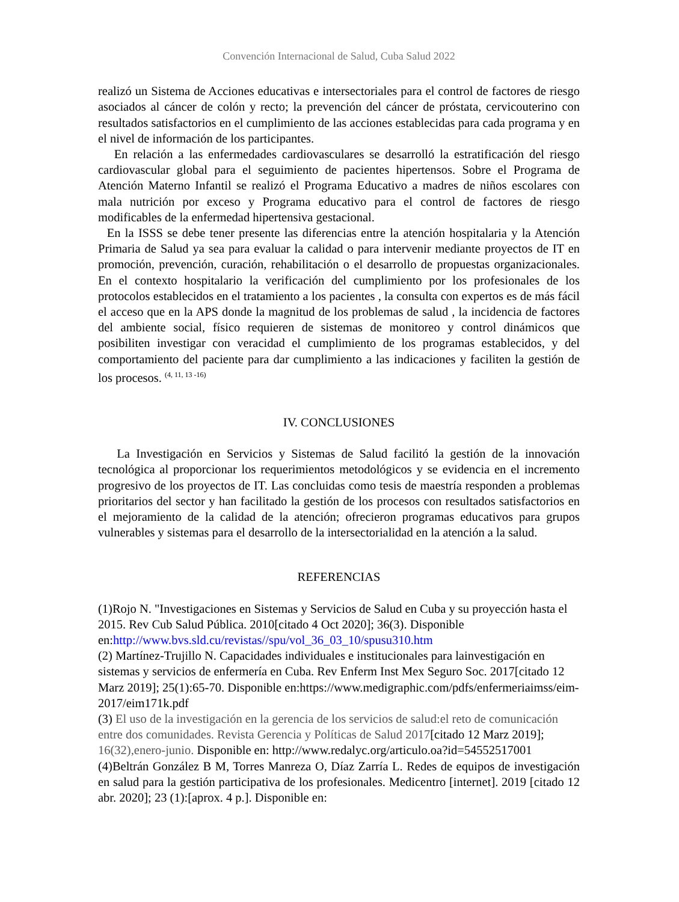Convención Internacional de Salud, Cuba Salud 2022
realizó un Sistema de Acciones educativas e intersectoriales para el control de factores de riesgo asociados al cáncer de colón y recto; la prevención del cáncer de próstata, cervicouterino con resultados satisfactorios en el cumplimiento de las acciones establecidas para cada programa y en el nivel de información de los participantes.
En relación a las enfermedades cardiovasculares se desarrolló la estratificación del riesgo cardiovascular global para el seguimiento de pacientes hipertensos. Sobre el Programa de Atención Materno Infantil se realizó el Programa Educativo a madres de niños escolares con mala nutrición por exceso y Programa educativo para el control de factores de riesgo modificables de la enfermedad hipertensiva gestacional.
En la ISSS se debe tener presente las diferencias entre la atención hospitalaria y la Atención Primaria de Salud ya sea para evaluar la calidad o para intervenir mediante proyectos de IT en promoción, prevención, curación, rehabilitación o el desarrollo de propuestas organizacionales. En el contexto hospitalario la verificación del cumplimiento por los profesionales de los protocolos establecidos en el tratamiento a los pacientes , la consulta con expertos es de más fácil el acceso que en la APS donde la magnitud de los problemas de salud , la incidencia de factores del ambiente social, físico requieren de sistemas de monitoreo y control dinámicos que posibiliten investigar con veracidad el cumplimiento de los programas establecidos, y del comportamiento del paciente para dar cumplimiento a las indicaciones y faciliten la gestión de los procesos. <sup>(4, 11, 13 -16)</sup>
IV. CONCLUSIONES
La Investigación en Servicios y Sistemas de Salud facilitó la gestión de la innovación tecnológica al proporcionar los requerimientos metodológicos y se evidencia en el incremento progresivo de los proyectos de IT. Las concluidas como tesis de maestría responden a problemas prioritarios del sector y han facilitado la gestión de los procesos con resultados satisfactorios en el mejoramiento de la calidad de la atención; ofrecieron programas educativos para grupos vulnerables y sistemas para el desarrollo de la intersectorialidad en la atención a la salud.
REFERENCIAS
(1)Rojo N. "Investigaciones en Sistemas y Servicios de Salud en Cuba y su proyección hasta el 2015. Rev Cub Salud Pública. 2010[citado 4 Oct 2020]; 36(3). Disponible en:http://www.bvs.sld.cu/revistas//spu/vol_36_03_10/spusu310.htm
(2) Martínez-Trujillo N. Capacidades individuales e institucionales para lainvestigación en sistemas y servicios de enfermería en Cuba. Rev Enferm Inst Mex Seguro Soc. 2017[citado 12 Marz 2019]; 25(1):65-70. Disponible en:https://www.medigraphic.com/pdfs/enfermeriaimss/eim-2017/eim171k.pdf
(3) El uso de la investigación en la gerencia de los servicios de salud:el reto de comunicación entre dos comunidades. Revista Gerencia y Políticas de Salud 2017[citado 12 Marz 2019]; 16(32),enero-junio. Disponible en: http://www.redalyc.org/articulo.oa?id=54552517001
(4)Beltrán González B M, Torres Manreza O, Díaz Zarría L. Redes de equipos de investigación en salud para la gestión participativa de los profesionales. Medicentro [internet]. 2019 [citado 12 abr. 2020]; 23 (1):[aprox. 4 p.]. Disponible en: